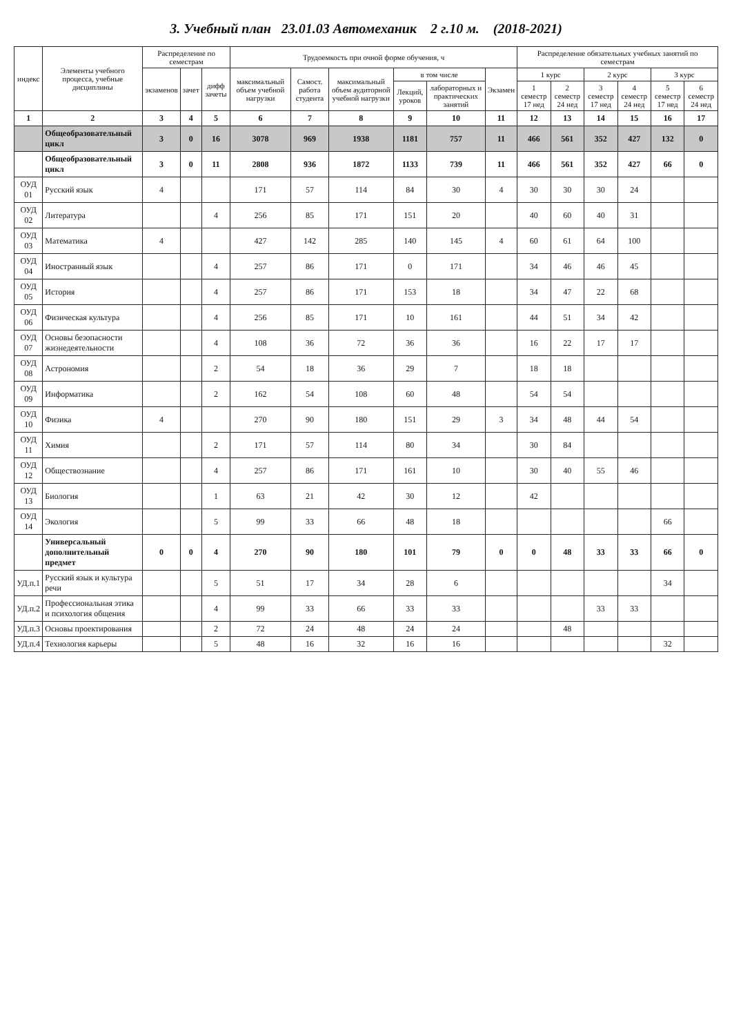3. Учебный план 23.01.03 Автомеханик 2 г.10 м. (2018-2021)
| индекс | Элементы учебного процесса, учебные дисциплины | Распределение по семестрам | | | Трудоемкость при очной форме обучения, ч | | | | | | Распределение обязательных учебных занятий по семестрам | | | | | |
| --- | --- | --- | --- | --- | --- | --- | --- | --- | --- | --- | --- | --- | --- | --- | --- | --- |
| | | экзаменов | зачет | дифф зачеты | максимальный объем учебной нагрузки | Самост. работа студента | максимальный объем аудиторной учебной нагрузки | в том числе | | Экзамен | 1 курс | | 2 курс | | 3 курс | |
| | | | | | | | | Лекций, уроков | лабораторных и практических занятий | | 1 семестр 17 нед | 2 семестр 24 нед | 3 семестр 17 нед | 4 семестр 24 нед | 5 семестр 17 нед | 6 семестр 24 нед |
| 1 | 2 | 3 | 4 | 5 | 6 | 7 | 8 | 9 | 10 | 11 | 12 | 13 | 14 | 15 | 16 | 17 |
| | Общеобразовательный цикл | 3 | 0 | 16 | 3078 | 969 | 1938 | 1181 | 757 | 11 | 466 | 561 | 352 | 427 | 132 | 0 |
| | Общеобразовательный цикл | 3 | 0 | 11 | 2808 | 936 | 1872 | 1133 | 739 | 11 | 466 | 561 | 352 | 427 | 66 | 0 |
| ОУД 01 | Русский язык | 4 | | | 171 | 57 | 114 | 84 | 30 | 4 | 30 | 30 | 30 | 24 | | |
| ОУД 02 | Литература | | | 4 | 256 | 85 | 171 | 151 | 20 | | 40 | 60 | 40 | 31 | | |
| ОУД 03 | Математика | 4 | | | 427 | 142 | 285 | 140 | 145 | 4 | 60 | 61 | 64 | 100 | | |
| ОУД 04 | Иностранный язык | | | 4 | 257 | 86 | 171 | 0 | 171 | | 34 | 46 | 46 | 45 | | |
| ОУД 05 | История | | | 4 | 257 | 86 | 171 | 153 | 18 | | 34 | 47 | 22 | 68 | | |
| ОУД 06 | Физическая культура | | | 4 | 256 | 85 | 171 | 10 | 161 | | 44 | 51 | 34 | 42 | | |
| ОУД 07 | Основы безопасности жизнедеятельности | | | 4 | 108 | 36 | 72 | 36 | 36 | | 16 | 22 | 17 | 17 | | |
| ОУД 08 | Астрономия | | | 2 | 54 | 18 | 36 | 29 | 7 | | 18 | 18 | | | | |
| ОУД 09 | Информатика | | | 2 | 162 | 54 | 108 | 60 | 48 | | 54 | 54 | | | | |
| ОУД 10 | Физика | 4 | | | 270 | 90 | 180 | 151 | 29 | 3 | 34 | 48 | 44 | 54 | | |
| ОУД 11 | Химия | | | 2 | 171 | 57 | 114 | 80 | 34 | | 30 | 84 | | | | |
| ОУД 12 | Обществознание | | | 4 | 257 | 86 | 171 | 161 | 10 | | 30 | 40 | 55 | 46 | | |
| ОУД 13 | Биология | | | 1 | 63 | 21 | 42 | 30 | 12 | | 42 | | | | | |
| ОУД 14 | Экология | | | 5 | 99 | 33 | 66 | 48 | 18 | | | | | | 66 | |
| | Универсальный дополнительный предмет | 0 | 0 | 4 | 270 | 90 | 180 | 101 | 79 | 0 | 0 | 48 | 33 | 33 | 66 | 0 |
| УД.п.1 | Русский язык и культура речи | | | 5 | 51 | 17 | 34 | 28 | 6 | | | | | | 34 | |
| УД.п.2 | Профессиональная этика и психология общения | | | 4 | 99 | 33 | 66 | 33 | 33 | | | | 33 | 33 | | |
| УД.п.3 | Основы проектирования | | | 2 | 72 | 24 | 48 | 24 | 24 | | | 48 | | | | |
| УД.п.4 | Технология карьеры | | | 5 | 48 | 16 | 32 | 16 | 16 | | | | | | 32 | |